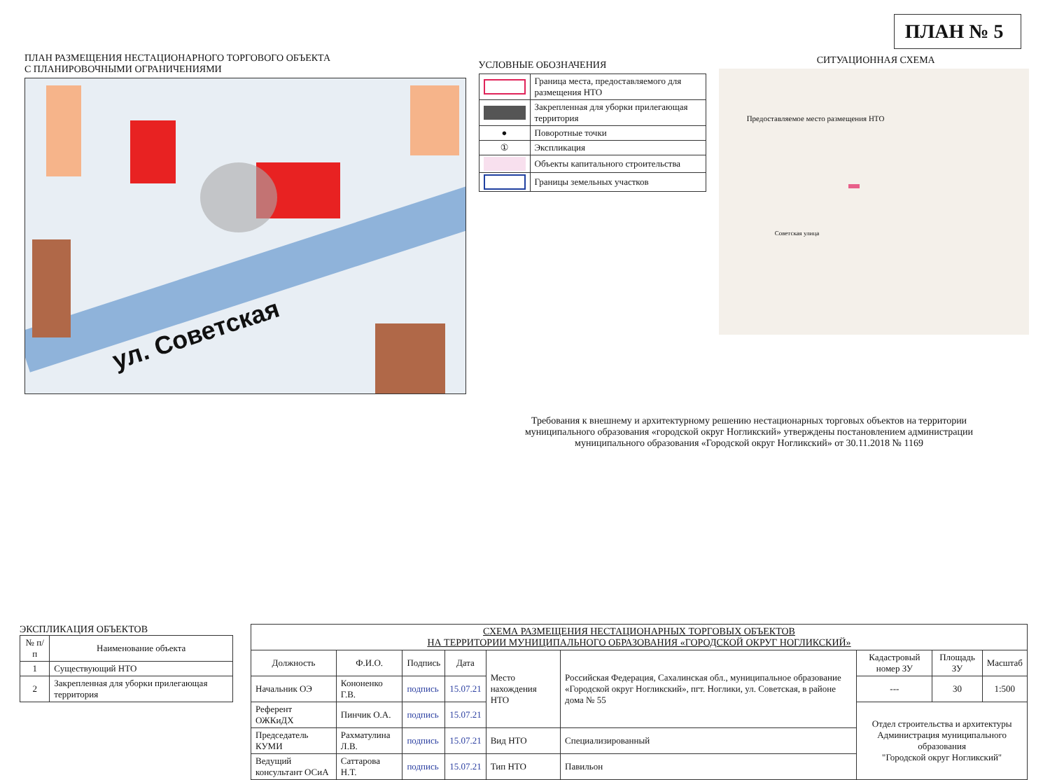ПЛАН РАЗМЕЩЕНИЯ НЕСТАЦИОНАРНОГО ТОРГОВОГО ОБЪЕКТА
С ПЛАНИРОВОЧНЫМИ ОГРАНИЧЕНИЯМИ
ул. Советская
УСЛОВНЫЕ ОБОЗНАЧЕНИЯ
| | Граница места, предоставляемого для размещения НТО |
| | Закрепленная для уборки прилегающая территория |
| ● | Поворотные точки |
| ① | Экспликация |
| | Объекты капитального строительства |
| | Границы земельных участков |
ПЛАН № 5
СИТУАЦИОННАЯ СХЕМА
Предоставляемое место размещения НТО
Советская улица
Требования к внешнему и архитектурному решению нестационарных торговых объектов на территории муниципального образования «городской округ Ногликский» утверждены постановлением администрации муниципального образования «Городской округ Ногликский» от 30.11.2018 № 1169
ЭКСПЛИКАЦИЯ ОБЪЕКТОВ
| № п/п | Наименование объекта |
| --- | --- |
| 1 | Существующий НТО |
| 2 | Закрепленная для уборки прилегающая территория |
| СХЕМА РАЗМЕЩЕНИЯ НЕСТАЦИОНАРНЫХ ТОРГОВЫХ ОБЪЕКТОВ НА ТЕРРИТОРИИ МУНИЦИПАЛЬНОГО ОБРАЗОВАНИЯ «ГОРОДСКОЙ ОКРУГ НОГЛИКСКИЙ» | | | | | | | | |
| Должность | Ф.И.О. | Подпись | Дата | Место нахождения НТО | Российская Федерация, Сахалинская обл., муниципальное образование «Городской округ Ногликский», пгт. Ноглики, ул. Советская, в районе дома № 55 | Кадастровый номер ЗУ | Площадь ЗУ | Масштаб |
| Начальник ОЭ | Кононенко Г.В. | подпись | 15.07.21 | | | --- | 30 | 1:500 |
| Референт ОЖКиДХ | Пинчик О.А. | подпись | 15.07.21 | | | Отдел строительства и архитектуры Администрация муниципального образования "Городской округ Ногликский" | | |
| Председатель КУМИ | Рахматулина Л.В. | подпись | 15.07.21 | Вид НТО | Специализированный | | | |
| Ведущий консультант ОСиА | Саттарова Н.Т. | подпись | 15.07.21 | Тип НТО | Павильон | | | |